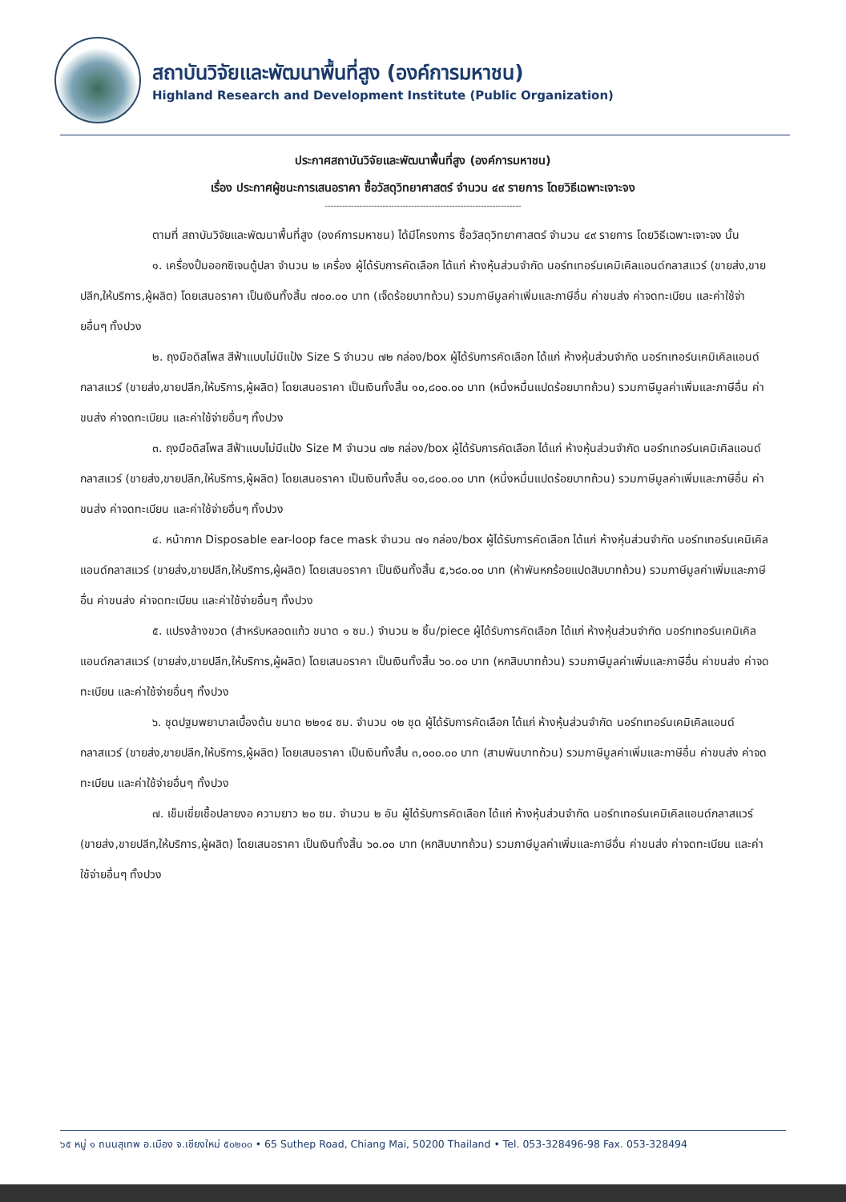สถาบันวิจัยและพัฒนาพื้นที่สูง (องค์การมหาชน)
Highland Research and Development Institute (Public Organization)
ประกาศสถาบันวิจัยและพัฒนาพื้นที่สูง (องค์การมหาชน)
เรื่อง ประกาศผู้ชนะการเสนอราคา ซื้อวัสดุวิทยาศาสตร์ จำนวน ๔๙ รายการ โดยวิธีเฉพาะเจาะจง
--------------------------------------------------------------------
ตามที่ สถาบันวิจัยและพัฒนาพื้นที่สูง (องค์การมหาชน) ได้มีโครงการ ซื้อวัสดุวิทยาศาสตร์ จำนวน ๔๙ รายการ โดยวิธีเฉพาะเจาะจง นั้น
๑. เครื่องปั้มออกซิเจนตู้ปลา จำนวน ๒ เครื่อง ผู้ได้รับการคัดเลือก ได้แก่ ห้างหุ้นส่วนจำกัด นอร์ทเทอร์นเคมิเคิลแอนด์กลาสแวร์ (ขายส่ง,ขายปลีก,ให้บริการ,ผู้ผลิต) โดยเสนอราคา เป็นเงินทั้งสิ้น ๗๐๐.๐๐ บาท (เจ็ดร้อยบาทถ้วน) รวมภาษีมูลค่าเพิ่มและภาษีอื่น ค่าขนส่ง ค่าจดทะเบียน และค่าใช้จ่ายอื่นๆ ทั้งปวง
๒. ถุงมือดิสโพส สีฟ้าแบบไม่มีแป้ง Size S จำนวน ๗๒ กล่อง/box ผู้ได้รับการคัดเลือก ได้แก่ ห้างหุ้นส่วนจำกัด นอร์ทเทอร์นเคมิเคิลแอนด์กลาสแวร์ (ขายส่ง,ขายปลีก,ให้บริการ,ผู้ผลิต) โดยเสนอราคา เป็นเงินทั้งสิ้น ๑๐,๘๐๐.๐๐ บาท (หนึ่งหมื่นแปดร้อยบาทถ้วน) รวมภาษีมูลค่าเพิ่มและภาษีอื่น ค่าขนส่ง ค่าจดทะเบียน และค่าใช้จ่ายอื่นๆ ทั้งปวง
๓. ถุงมือดิสโพส สีฟ้าแบบไม่มีแป้ง Size M จำนวน ๗๒ กล่อง/box ผู้ได้รับการคัดเลือก ได้แก่ ห้างหุ้นส่วนจำกัด นอร์ทเทอร์นเคมิเคิลแอนด์กลาสแวร์ (ขายส่ง,ขายปลีก,ให้บริการ,ผู้ผลิต) โดยเสนอราคา เป็นเงินทั้งสิ้น ๑๐,๘๐๐.๐๐ บาท (หนึ่งหมื่นแปดร้อยบาทถ้วน) รวมภาษีมูลค่าเพิ่มและภาษีอื่น ค่าขนส่ง ค่าจดทะเบียน และค่าใช้จ่ายอื่นๆ ทั้งปวง
๔. หน้ากาก Disposable ear-loop face mask จำนวน ๗๑ กล่อง/box ผู้ได้รับการคัดเลือก ได้แก่ ห้างหุ้นส่วนจำกัด นอร์ทเทอร์นเคมิเคิลแอนด์กลาสแวร์ (ขายส่ง,ขายปลีก,ให้บริการ,ผู้ผลิต) โดยเสนอราคา เป็นเงินทั้งสิ้น ๕,๖๘๐.๐๐ บาท (ห้าพันหกร้อยแปดสิบบาทถ้วน) รวมภาษีมูลค่าเพิ่มและภาษีอื่น ค่าขนส่ง ค่าจดทะเบียน และค่าใช้จ่ายอื่นๆ ทั้งปวง
๕. แปรงล้างขวด (สำหรับหลอดแก้ว ขนาด ๑ ซม.) จำนวน ๒ ชิ้น/piece ผู้ได้รับการคัดเลือก ได้แก่ ห้างหุ้นส่วนจำกัด นอร์ทเทอร์นเคมิเคิลแอนด์กลาสแวร์ (ขายส่ง,ขายปลีก,ให้บริการ,ผู้ผลิต) โดยเสนอราคา เป็นเงินทั้งสิ้น ๖๐.๐๐ บาท (หกสิบบาทถ้วน) รวมภาษีมูลค่าเพิ่มและภาษีอื่น ค่าขนส่ง ค่าจดทะเบียน และค่าใช้จ่ายอื่นๆ ทั้งปวง
๖. ชุดปฐมพยาบาลเบื้องต้น ขนาด ๒๒๑๔ ซม. จำนวน ๑๒ ชุด ผู้ได้รับการคัดเลือก ได้แก่ ห้างหุ้นส่วนจำกัด นอร์ทเทอร์นเคมิเคิลแอนด์กลาสแวร์ (ขายส่ง,ขายปลีก,ให้บริการ,ผู้ผลิต) โดยเสนอราคา เป็นเงินทั้งสิ้น ๓,๐๐๐.๐๐ บาท (สามพันบาทถ้วน) รวมภาษีมูลค่าเพิ่มและภาษีอื่น ค่าขนส่ง ค่าจดทะเบียน และค่าใช้จ่ายอื่นๆ ทั้งปวง
๗. เข็มเขี่ยเชื้อปลายงอ ความยาว ๒๐ ซม. จำนวน ๒ อัน ผู้ได้รับการคัดเลือก ได้แก่ ห้างหุ้นส่วนจำกัด นอร์ทเทอร์นเคมิเคิลแอนด์กลาสแวร์ (ขายส่ง,ขายปลีก,ให้บริการ,ผู้ผลิต) โดยเสนอราคา เป็นเงินทั้งสิ้น ๖๐.๐๐ บาท (หกสิบบาทถ้วน) รวมภาษีมูลค่าเพิ่มและภาษีอื่น ค่าขนส่ง ค่าจดทะเบียน และค่าใช้จ่ายอื่นๆ ทั้งปวง
๖๕ หมู่ ๑ ถนนสุเทพ อ.เมือง จ.เชียงใหม่ ๕๐๒๐๐ • 65 Suthep Road, Chiang Mai, 50200 Thailand • Tel. 053-328496-98 Fax. 053-328494